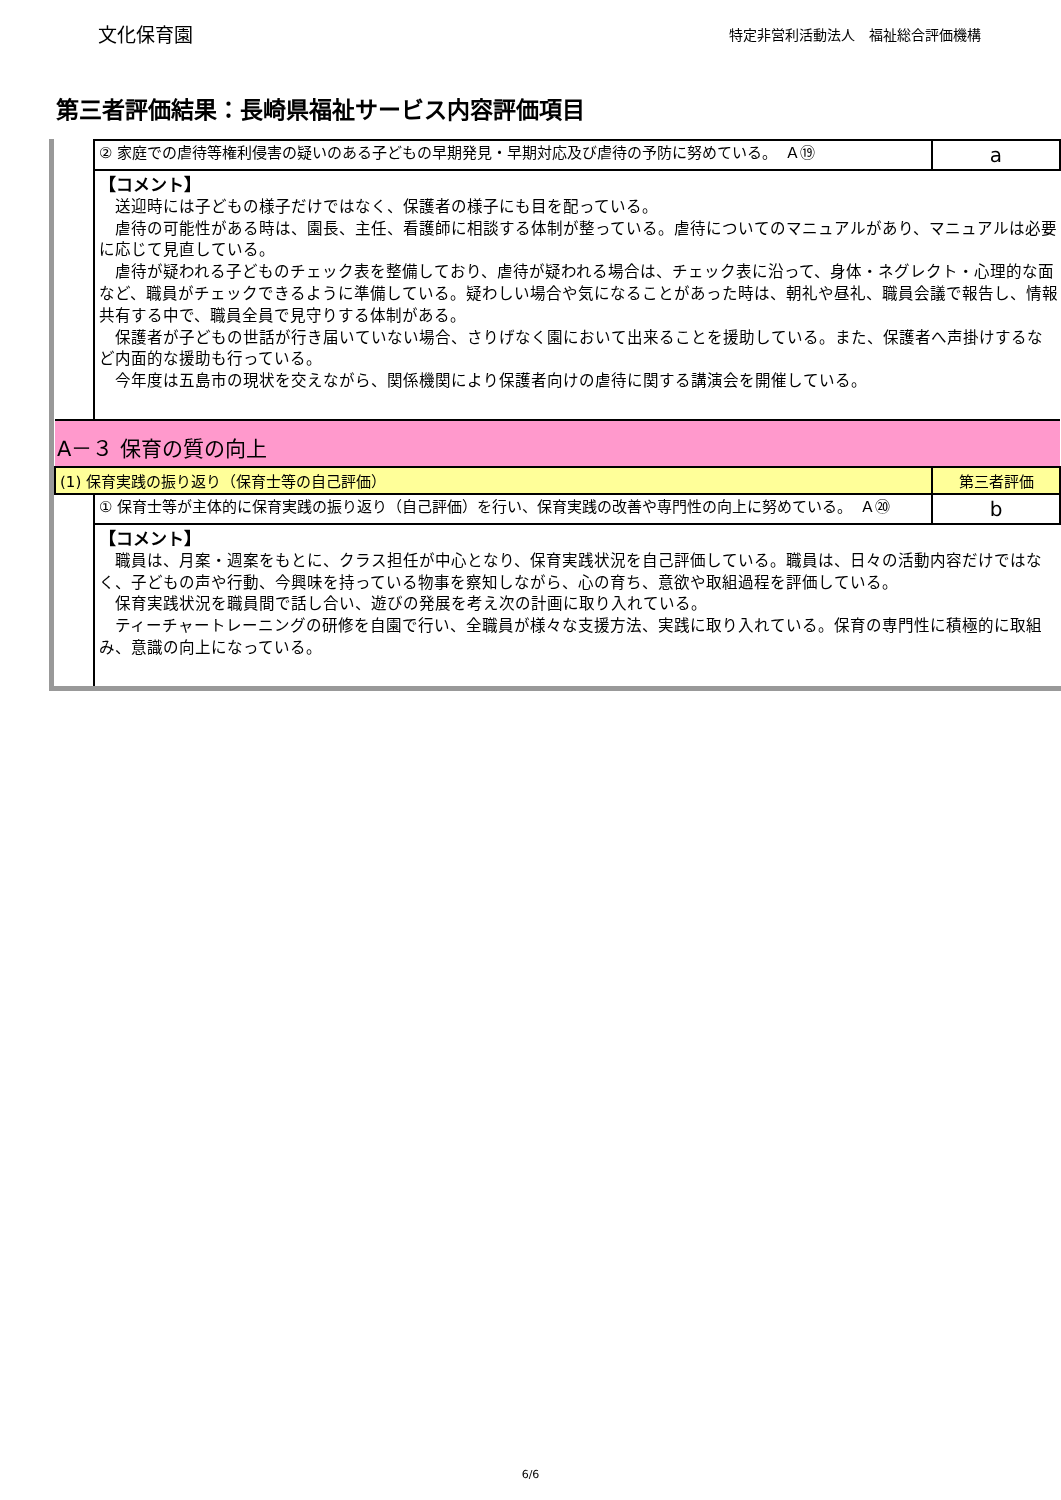文化保育園
特定非営利活動法人　福祉総合評価機構
第三者評価結果：長崎県福祉サービス内容評価項目
| | ② 家庭での虐待等権利侵害の疑いのある子どもの早期発見・早期対応及び虐待の予防に努めている。 Ａ⑲ | a |
| | 【コメント】 送迎時には子どもの様子だけではなく、保護者の様子にも目を配っている。 虐待の可能性がある時は、園長、主任、看護師に相談する体制が整っている。虐待についてのマニュアルがあり、マニュアルは必要に応じて見直している。 虐待が疑われる子どものチェック表を整備しており、虐待が疑われる場合は、チェック表に沿って、身体・ネグレクト・心理的な面など、職員がチェックできるように準備している。疑わしい場合や気になることがあった時は、朝礼や昼礼、職員会議で報告し、情報共有する中で、職員全員で見守りする体制がある。 保護者が子どもの世話が行き届いていない場合、さりげなく園において出来ることを援助している。また、保護者へ声掛けするなど内面的な援助も行っている。 今年度は五島市の現状を交えながら、関係機関により保護者向けの虐待に関する講演会を開催している。 | |
| A－３ 保育の質の向上 | | |
| (1) 保育実践の振り返り（保育士等の自己評価） | | 第三者評価 |
| | ① 保育士等が主体的に保育実践の振り返り（自己評価）を行い、保育実践の改善や専門性の向上に努めている。 Ａ⑳ | b |
| | 【コメント】 職員は、月案・週案をもとに、クラス担任が中心となり、保育実践状況を自己評価している。職員は、日々の活動内容だけではなく、子どもの声や行動、今興味を持っている物事を察知しながら、心の育ち、意欲や取組過程を評価している。 保育実践状況を職員間で話し合い、遊びの発展を考え次の計画に取り入れている。 ティーチャートレーニングの研修を自園で行い、全職員が様々な支援方法、実践に取り入れている。保育の専門性に積極的に取組み、意識の向上になっている。 | |
6/6